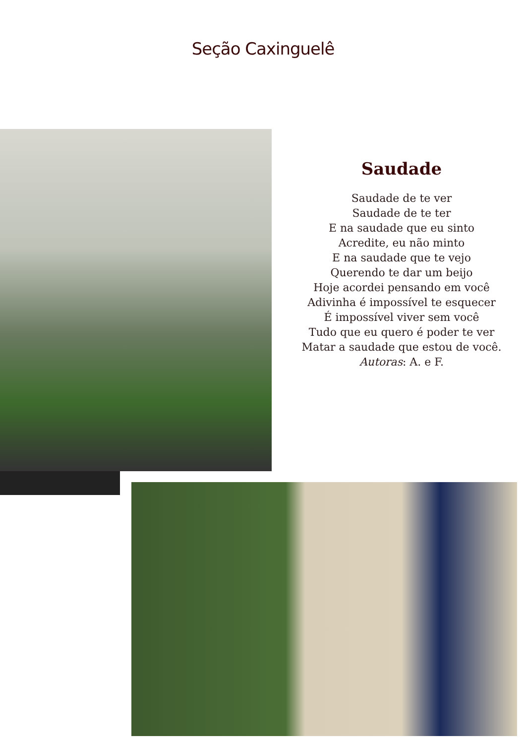Seção Caxinguelê
Saudade
Saudade de te ver
Saudade de te ter
E na saudade que eu sinto
Acredite, eu não minto
E na saudade que te vejo
Querendo te dar um beijo
Hoje acordei pensando em você
Adivinha é impossível te esquecer
É impossível viver sem você
Tudo que eu quero é poder te ver
Matar a saudade que estou de você.
Autoras: A. e F.